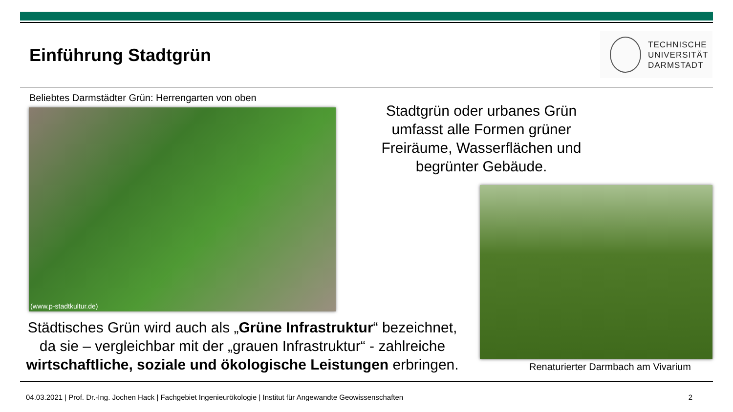Einführung Stadtgrün
TECHNISCHE
UNIVERSITÄT
DARMSTADT
Beliebtes Darmstädter Grün: Herrengarten von oben
(www.p-stadtkultur.de)
Stadtgrün oder urbanes Grün umfasst alle Formen grüner Freiräume, Wasserflächen und begrünter Gebäude.
Städtisches Grün wird auch als „Grüne Infrastruktur“ bezeichnet, da sie – vergleichbar mit der „grauen Infrastruktur“ - zahlreiche wirtschaftliche, soziale und ökologische Leistungen erbringen.
Renaturierter Darmbach am Vivarium
04.03.2021 | Prof. Dr.-Ing. Jochen Hack | Fachgebiet Ingenieurökologie | Institut für Angewandte Geowissenschaften 2